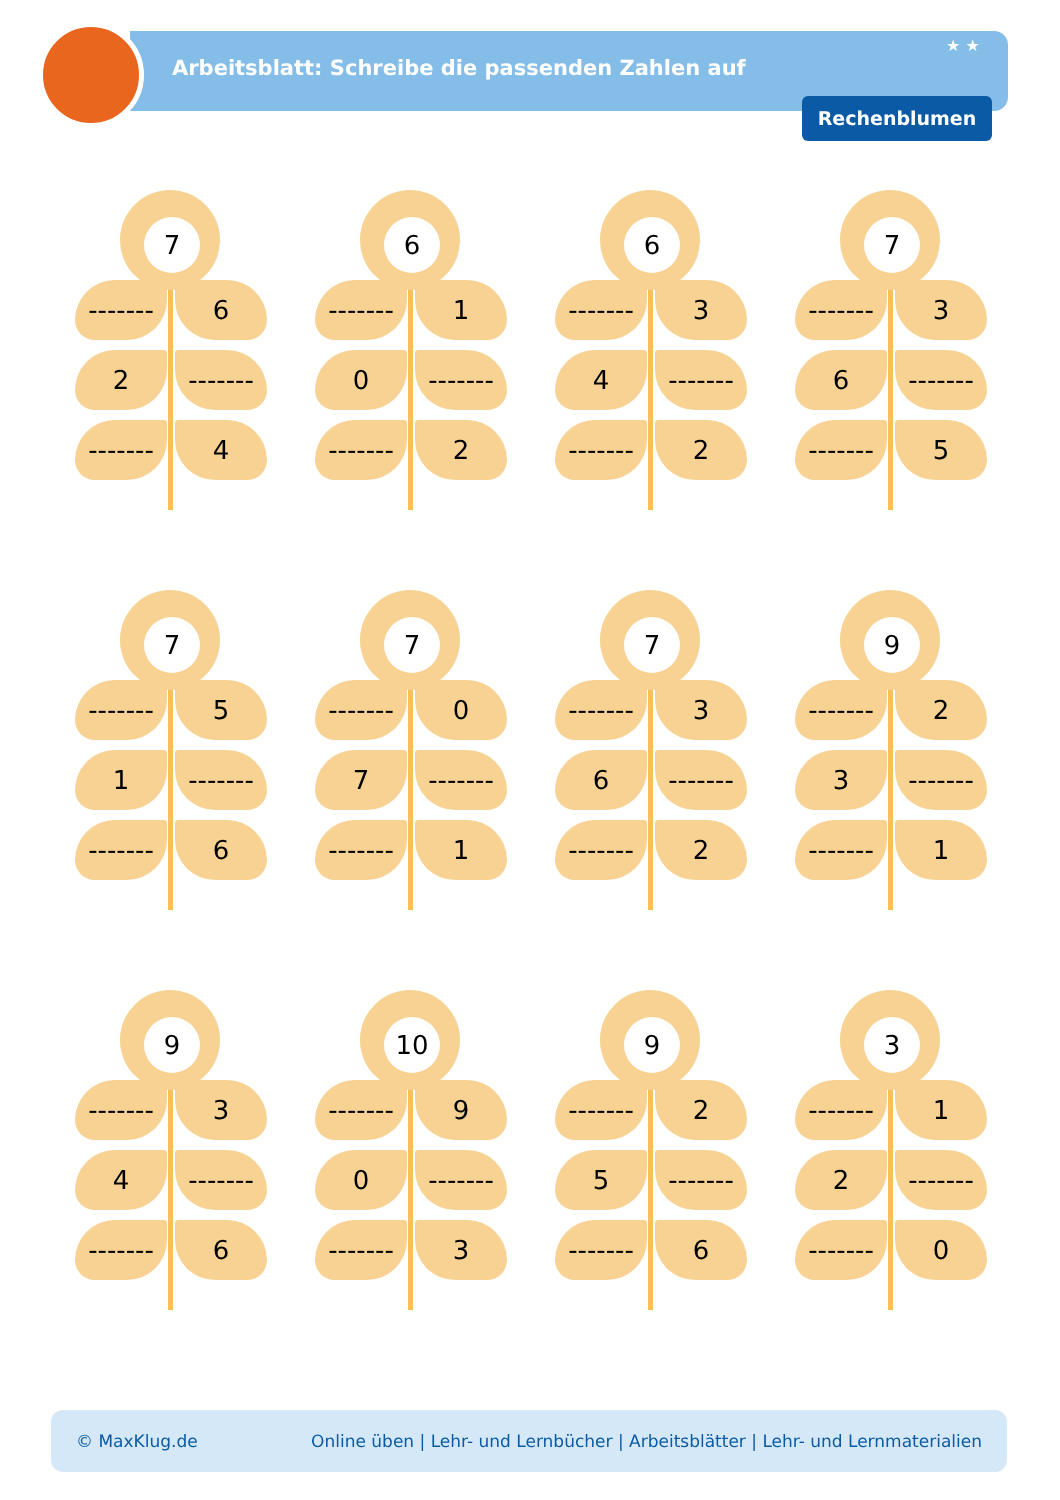★ ★
Arbeitsblatt: Schreibe die passenden Zahlen auf
Rechenblumen
7
-------
6
2
-------
-------
4
6
-------
1
0
-------
-------
2
6
-------
3
4
-------
-------
2
7
-------
3
6
-------
-------
5
7
-------
5
1
-------
-------
6
7
-------
0
7
-------
-------
1
7
-------
3
6
-------
-------
2
9
-------
2
3
-------
-------
1
9
-------
3
4
-------
-------
6
10
-------
9
0
-------
-------
3
9
-------
2
5
-------
-------
6
3
-------
1
2
-------
-------
0
© MaxKlug.de Online üben | Lehr- und Lernbücher | Arbeitsblätter | Lehr- und Lernmaterialien